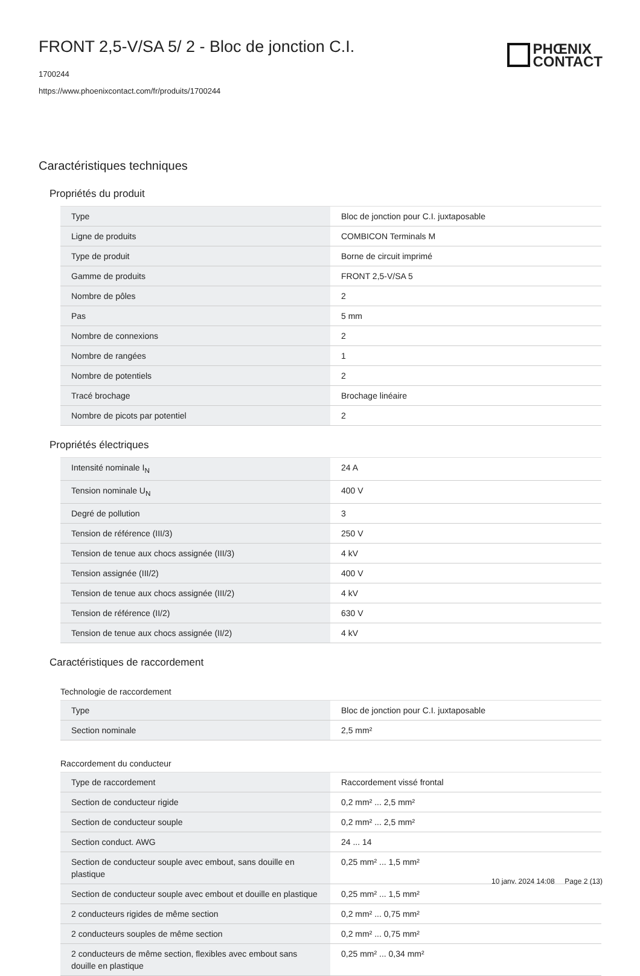PHŒNIX
CONTACT
FRONT 2,5-V/SA 5/ 2 - Bloc de jonction C.I.
1700244
https://www.phoenixcontact.com/fr/produits/1700244
Caractéristiques techniques
Propriétés du produit
| Type | Bloc de jonction pour C.I. juxtaposable |
| Ligne de produits | COMBICON Terminals M |
| Type de produit | Borne de circuit imprimé |
| Gamme de produits | FRONT 2,5-V/SA 5 |
| Nombre de pôles | 2 |
| Pas | 5 mm |
| Nombre de connexions | 2 |
| Nombre de rangées | 1 |
| Nombre de potentiels | 2 |
| Tracé brochage | Brochage linéaire |
| Nombre de picots par potentiel | 2 |
Propriétés électriques
| Intensité nominale I<sub>N</sub> | 24 A |
| Tension nominale U<sub>N</sub> | 400 V |
| Degré de pollution | 3 |
| Tension de référence (III/3) | 250 V |
| Tension de tenue aux chocs assignée (III/3) | 4 kV |
| Tension assignée (III/2) | 400 V |
| Tension de tenue aux chocs assignée (III/2) | 4 kV |
| Tension de référence (II/2) | 630 V |
| Tension de tenue aux chocs assignée (II/2) | 4 kV |
Caractéristiques de raccordement
Technologie de raccordement
| Type | Bloc de jonction pour C.I. juxtaposable |
| Section nominale | 2,5 mm² |
Raccordement du conducteur
| Type de raccordement | Raccordement vissé frontal |
| Section de conducteur rigide | 0,2 mm² ... 2,5 mm² |
| Section de conducteur souple | 0,2 mm² ... 2,5 mm² |
| Section conduct. AWG | 24 ... 14 |
| Section de conducteur souple avec embout, sans douille en plastique | 0,25 mm² ... 1,5 mm² |
| Section de conducteur souple avec embout et douille en plastique | 0,25 mm² ... 1,5 mm² |
| 2 conducteurs rigides de même section | 0,2 mm² ... 0,75 mm² |
| 2 conducteurs souples de même section | 0,2 mm² ... 0,75 mm² |
| 2 conducteurs de même section, flexibles avec embout sans douille en plastique | 0,25 mm² ... 0,34 mm² |
10 janv. 2024 14:08 Page 2 (13)